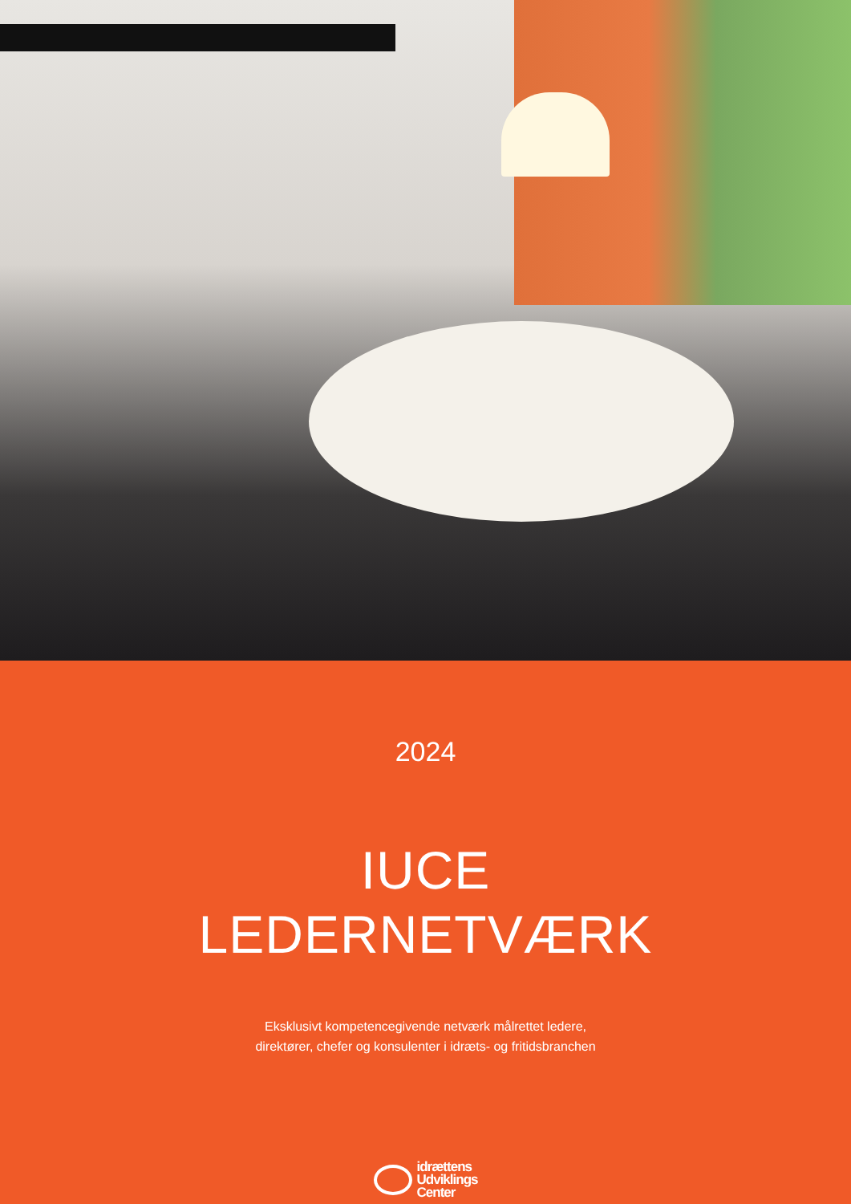2024
IUCE
LEDERNETVÆRK
Eksklusivt kompetencegivende netværk målrettet ledere,
direktører, chefer og konsulenter i idræts- og fritidsbranchen
idrættens
Udviklings
Center